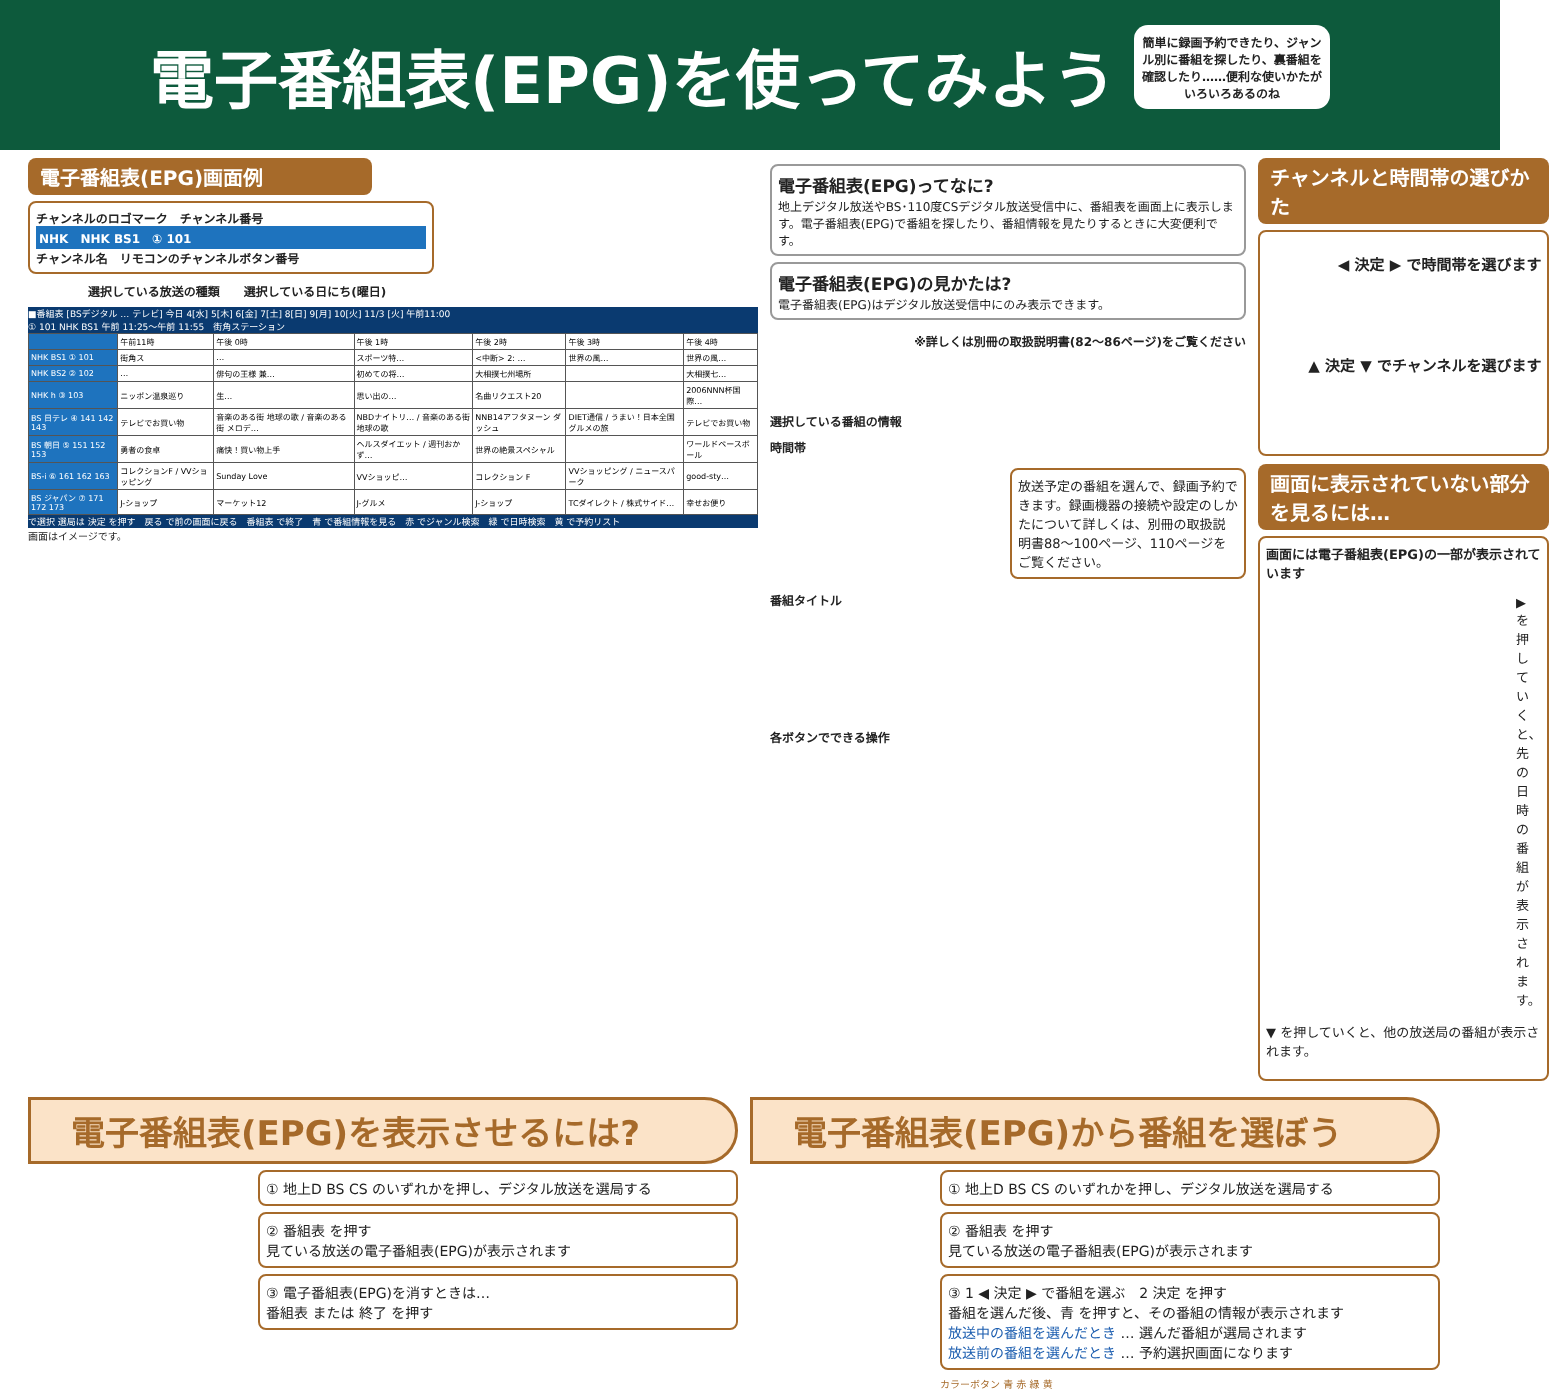電子番組表(EPG)を使ってみよう
簡単に録画予約できたり、ジャンル別に番組を探したり、裏番組を確認したり……便利な使いかたがいろいろあるのね
電子番組表(EPG)画面例
チャンネルのロゴマーク　チャンネル番号
NHK　NHK BS1　① 101
チャンネル名　リモコンのチャンネルボタン番号
選択している放送の種類　　選択している日にち(曜日)
■番組表 [BSデジタル … テレビ] 今日 4[水] 5[木] 6[金] 7[土] 8[日] 9[月] 10[火] 11/3 [火] 午前11:00
① 101 NHK BS1 午前 11:25～午前 11:55　街角ステーション
| | 午前11時 | 午後 0時 | 午後 1時 | 午後 2時 | 午後 3時 | 午後 4時 |
| NHK BS1 ① 101 | 街角ス | … | スポーツ特… | <中断> 2: … | 世界の風… | 世界の風… |
| NHK BS2 ② 102 | … | 俳句の王様 兼… | 初めての将… | 大相撲七州場所 | | 大相撲七… |
| NHK h ③ 103 | ニッポン温泉巡り | 生… | 思い出の… | 名曲リクエスト20 | | 2006NNN杯国際… |
| BS 日テレ ④ 141 142 143 | テレビでお買い物 | 音楽のある街 地球の歌 / 音楽のある街 メロデ… | NBDナイトリ… / 音楽のある街 地球の歌 | NNB14アフタヌーン ダッシュ | DIET通信 / うまい！日本全国グルメの旅 | テレビでお買い物 |
| BS 朝日 ⑤ 151 152 153 | 勇者の食卓 | 痛快！買い物上手 | ヘルスダイエット / 週刊おかず… | 世界の絶景スペシャル | | ワールドベースボール |
| BS-i ⑥ 161 162 163 | コレクションF / VVショッピング | Sunday Love | VVショッピ… | コレクション F | VVショッピング / ニュースパーク | good-sty… |
| BS ジャパン ⑦ 171 172 173 | J-ショップ | マーケット12 | J-グルメ | J-ショップ | TCダイレクト / 株式サイド… | 幸せお便り |
で選択 選局は 決定 を押す　戻る で前の画面に戻る　番組表 で終了　青 で番組情報を見る　赤 でジャンル検索　緑 で日時検索　黄 で予約リスト
画面はイメージです。
電子番組表(EPG)ってなに?
地上デジタル放送やBS･110度CSデジタル放送受信中に、番組表を画面上に表示します。電子番組表(EPG)で番組を探したり、番組情報を見たりするときに大変便利です。
電子番組表(EPG)の見かたは?
電子番組表(EPG)はデジタル放送受信中にのみ表示できます。
※詳しくは別冊の取扱説明書(82～86ページ)をご覧ください
選択している番組の情報
時間帯
放送予定の番組を選んで、録画予約できます。録画機器の接続や設定のしかたについて詳しくは、別冊の取扱説明書88～100ページ、110ページをご覧ください。
番組タイトル
各ボタンでできる操作
チャンネルと時間帯の選びかた
◀ 決定 ▶ で時間帯を選びます
▲ 決定 ▼ でチャンネルを選びます
画面に表示されていない部分を見るには…
画面には電子番組表(EPG)の一部が表示されています
▶ を押していくと、先の日時の番組が表示されます。
▼ を押していくと、他の放送局の番組が表示されます。
電子番組表(EPG)を表示させるには?
① 地上D BS CS のいずれかを押し、デジタル放送を選局する
② 番組表 を押す
見ている放送の電子番組表(EPG)が表示されます
③ 電子番組表(EPG)を消すときは…
番組表 または 終了 を押す
電子番組表(EPG)から番組を選ぼう
① 地上D BS CS のいずれかを押し、デジタル放送を選局する
② 番組表 を押す
見ている放送の電子番組表(EPG)が表示されます
③ 1 ◀ 決定 ▶ で番組を選ぶ　2 決定 を押す
番組を選んだ後、青 を押すと、その番組の情報が表示されます
放送中の番組を選んだとき … 選んだ番組が選局されます
放送前の番組を選んだとき … 予約選択画面になります
カラーボタン 青 赤 緑 黄